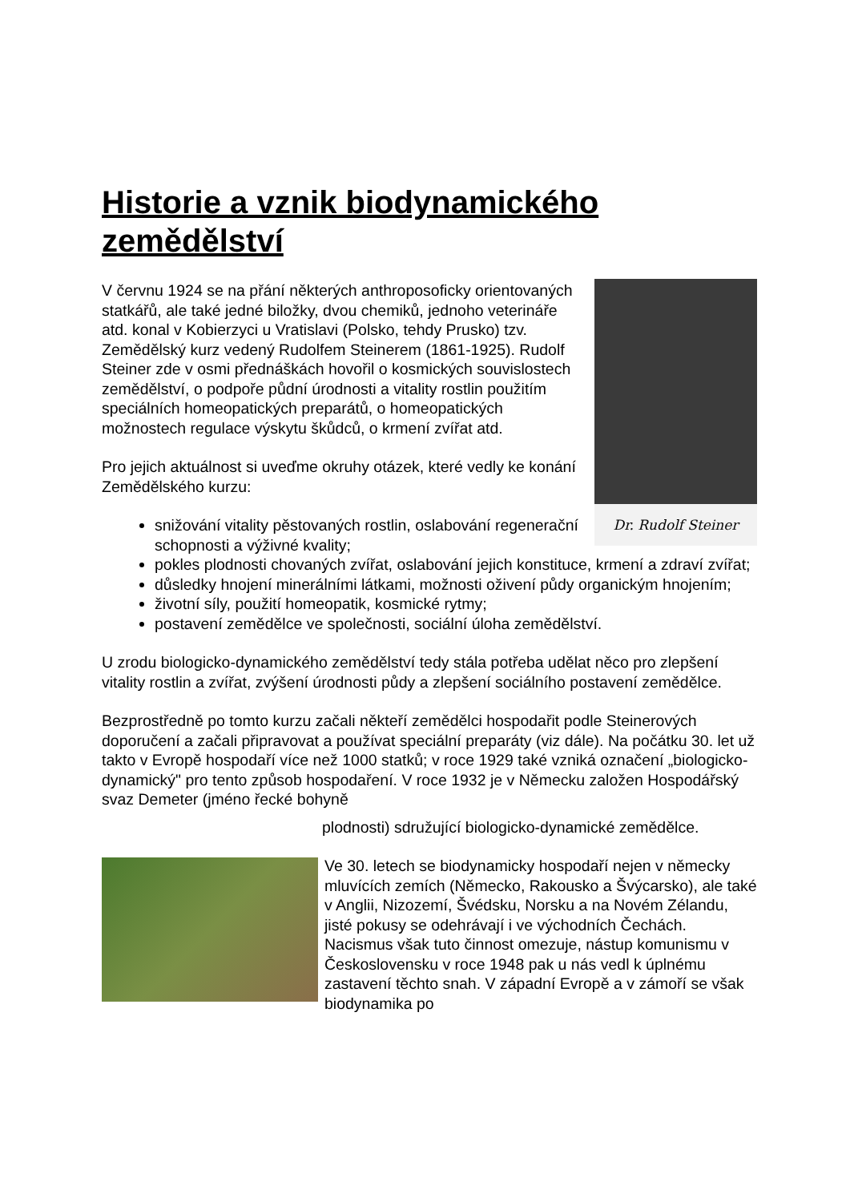Historie a vznik biodynamického zemědělství
Dr. Rudolf Steiner
V červnu 1924 se na přání některých anthroposoficky orientovaných statkářů, ale také jedné biložky, dvou chemiků, jednoho veterináře atd. konal v Kobierzyci u Vratislavi (Polsko, tehdy Prusko) tzv. Zemědělský kurz vedený Rudolfem Steinerem (1861-1925). Rudolf Steiner zde v osmi přednáškách hovořil o kosmických souvislostech zemědělství, o podpoře půdní úrodnosti a vitality rostlin použitím speciálních homeopatických preparátů, o homeopatických možnostech regulace výskytu škůdců, o krmení zvířat atd.
Pro jejich aktuálnost si uveďme okruhy otázek, které vedly ke konání Zemědělského kurzu:
snižování vitality pěstovaných rostlin, oslabování regenerační schopnosti a výživné kvality;
pokles plodnosti chovaných zvířat, oslabování jejich konstituce, krmení a zdraví zvířat;
důsledky hnojení minerálními látkami, možnosti oživení půdy organickým hnojením;
životní síly, použití homeopatik, kosmické rytmy;
postavení zemědělce ve společnosti, sociální úloha zemědělství.
U zrodu biologicko-dynamického zemědělství tedy stála potřeba udělat něco pro zlepšení vitality rostlin a zvířat, zvýšení úrodnosti půdy a zlepšení sociálního postavení zemědělce.
Bezprostředně po tomto kurzu začali někteří zemědělci hospodařit podle Steinerových doporučení a začali připravovat a používat speciální preparáty (viz dále). Na počátku 30. let už takto v Evropě hospodaří více než 1000 statků; v roce 1929 také vzniká označení „biologicko-dynamický" pro tento způsob hospodaření. V roce 1932 je v Německu založen Hospodářský svaz Demeter (jméno řecké bohyně
plodnosti) sdružující biologicko-dynamické zemědělce.
Ve 30. letech se biodynamicky hospodaří nejen v německy mluvících zemích (Německo, Rakousko a Švýcarsko), ale také v Anglii, Nizozemí, Švédsku, Norsku a na Novém Zélandu, jisté pokusy se odehrávají i ve východních Čechách. Nacismus však tuto činnost omezuje, nástup komunismu v Československu v roce 1948 pak u nás vedl k úplnému zastavení těchto snah. V západní Evropě a v zámoří se však biodynamika po